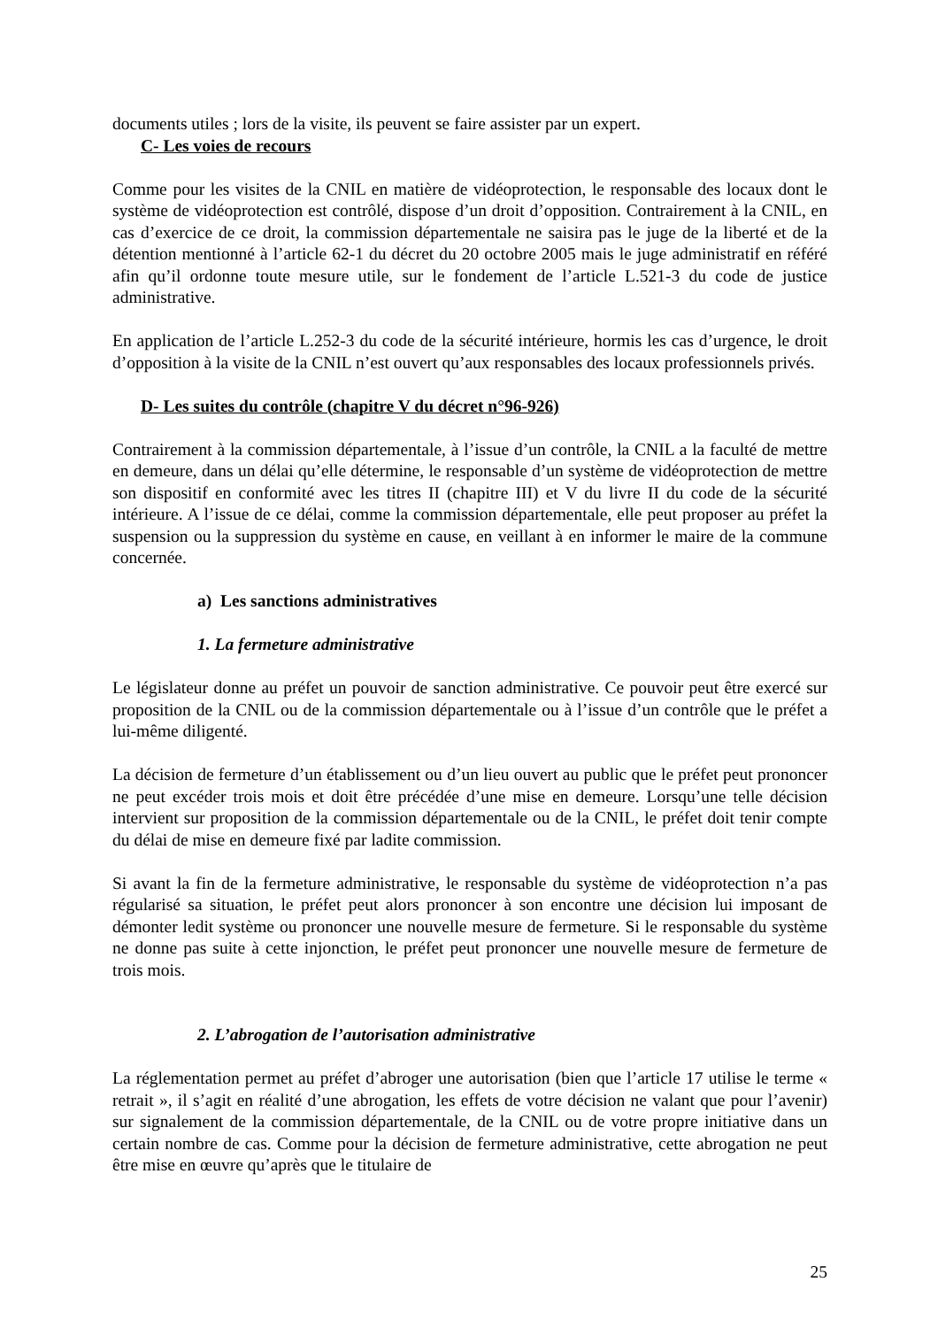documents utiles ; lors de la visite, ils peuvent se faire assister par un expert.
C- Les voies de recours
Comme pour les visites de la CNIL en matière de vidéoprotection, le responsable des locaux dont le système de vidéoprotection est contrôlé, dispose d’un droit d’opposition. Contrairement à la CNIL, en cas d’exercice de ce droit, la commission départementale ne saisira pas le juge de la liberté et de la détention mentionné à l’article 62-1 du décret du 20 octobre 2005 mais le juge administratif en référé afin qu’il ordonne toute mesure utile, sur le fondement de l’article L.521-3 du code de justice administrative.
En application de l’article L.252-3 du code de la sécurité intérieure, hormis les cas d’urgence, le droit d’opposition à la visite de la CNIL n’est ouvert qu’aux responsables des locaux professionnels privés.
D- Les suites du contrôle (chapitre V du décret n°96-926)
Contrairement à la commission départementale, à l’issue d’un contrôle, la CNIL a la faculté de mettre en demeure, dans un délai qu’elle détermine, le responsable d’un système de vidéoprotection de mettre son dispositif en conformité avec les titres II (chapitre III) et V du livre II du code de la sécurité intérieure. A l’issue de ce délai, comme la commission départementale, elle peut proposer au préfet la suspension ou la suppression du système en cause, en veillant à en informer le maire de la commune concernée.
a) Les sanctions administratives
1. La fermeture administrative
Le législateur donne au préfet un pouvoir de sanction administrative. Ce pouvoir peut être exercé sur proposition de la CNIL ou de la commission départementale ou à l’issue d’un contrôle que le préfet a lui-même diligenté.
La décision de fermeture d’un établissement ou d’un lieu ouvert au public que le préfet peut prononcer ne peut excéder trois mois et doit être précédée d’une mise en demeure. Lorsqu’une telle décision intervient sur proposition de la commission départementale ou de la CNIL, le préfet doit tenir compte du délai de mise en demeure fixé par ladite commission.
Si avant la fin de la fermeture administrative, le responsable du système de vidéoprotection n’a pas régularisé sa situation, le préfet peut alors prononcer à son encontre une décision lui imposant de démonter ledit système ou prononcer une nouvelle mesure de fermeture. Si le responsable du système ne donne pas suite à cette injonction, le préfet peut prononcer une nouvelle mesure de fermeture de trois mois.
2. L’abrogation de l’autorisation administrative
La réglementation permet au préfet d’abroger une autorisation (bien que l’article 17 utilise le terme « retrait », il s’agit en réalité d’une abrogation, les effets de votre décision ne valant que pour l’avenir) sur signalement de la commission départementale, de la CNIL ou de votre propre initiative dans un certain nombre de cas. Comme pour la décision de fermeture administrative, cette abrogation ne peut être mise en œuvre qu’après que le titulaire de
25